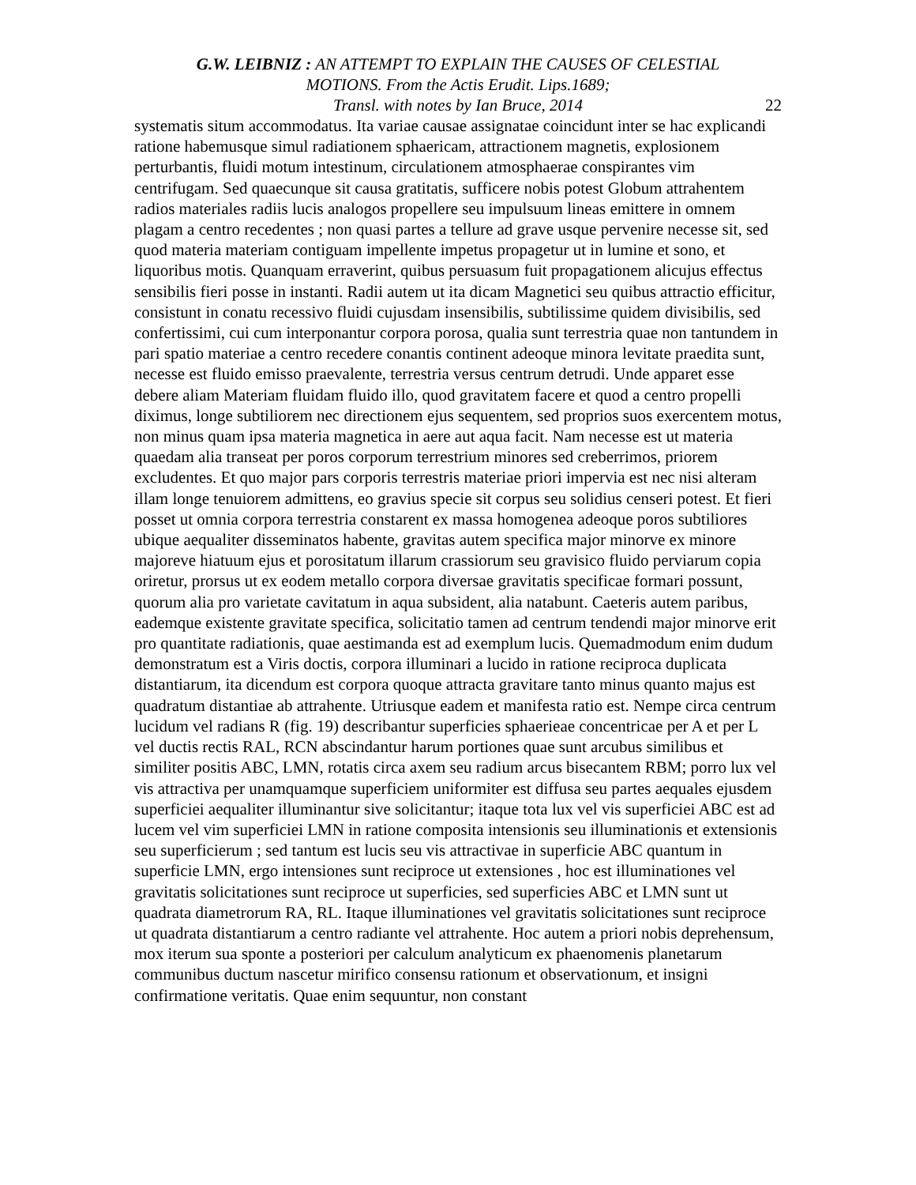G.W. LEIBNIZ : AN ATTEMPT TO EXPLAIN THE CAUSES OF CELESTIAL
MOTIONS. From the Actis Erudit. Lips.1689;
Transl. with notes by Ian Bruce, 2014
22
systematis situm accommodatus. Ita variae causae assignatae coincidunt inter se hac explicandi ratione habemusque simul radiationem sphaericam, attractionem magnetis, explosionem perturbantis, fluidi motum intestinum, circulationem atmosphaerae conspirantes vim centrifugam. Sed quaecunque sit causa gratitatis, sufficere nobis potest Globum attrahentem radios materiales radiis lucis analogos propellere seu impulsuum lineas emittere in omnem plagam a centro recedentes ; non quasi partes a tellure ad grave usque pervenire necesse sit, sed quod materia materiam contiguam impellente impetus propagetur ut in lumine et sono, et liquoribus motis. Quanquam erraverint, quibus persuasum fuit propagationem alicujus effectus sensibilis fieri posse in instanti. Radii autem ut ita dicam Magnetici seu quibus attractio efficitur, consistunt in conatu recessivo fluidi cujusdam insensibilis, subtilissime quidem divisibilis, sed confertissimi, cui cum interponantur corpora porosa, qualia sunt terrestria quae non tantundem in pari spatio materiae a centro recedere conantis continent adeoque minora levitate praedita sunt, necesse est fluido emisso praevalente, terrestria versus centrum detrudi. Unde apparet esse debere aliam Materiam fluidam fluido illo, quod gravitatem facere et quod a centro propelli diximus, longe subtiliorem nec directionem ejus sequentem, sed proprios suos exercentem motus, non minus quam ipsa materia magnetica in aere aut aqua facit. Nam necesse est ut materia quaedam alia transeat per poros corporum terrestrium minores sed creberrimos, priorem excludentes. Et quo major pars corporis terrestris materiae priori impervia est nec nisi alteram illam longe tenuiorem admittens, eo gravius specie sit corpus seu solidius censeri potest. Et fieri posset ut omnia corpora terrestria constarent ex massa homogenea adeoque poros subtiliores ubique aequaliter disseminatos habente, gravitas autem specifica major minorve ex minore majoreve hiatuum ejus et porositatum illarum crassiorum seu gravisico fluido perviarum copia oriretur, prorsus ut ex eodem metallo corpora diversae gravitatis specificae formari possunt, quorum alia pro varietate cavitatum in aqua subsident, alia natabunt. Caeteris autem paribus, eademque existente gravitate specifica, solicitatio tamen ad centrum tendendi major minorve erit pro quantitate radiationis, quae aestimanda est ad exemplum lucis. Quemadmodum enim dudum demonstratum est a Viris doctis, corpora illuminari a lucido in ratione reciproca duplicata distantiarum, ita dicendum est corpora quoque attracta gravitare tanto minus quanto majus est quadratum distantiae ab attrahente. Utriusque eadem et manifesta ratio est. Nempe circa centrum lucidum vel radians R (fig. 19) describantur superficies sphaerieae concentricae per A et per L vel ductis rectis RAL, RCN abscindantur harum portiones quae sunt arcubus similibus et similiter positis ABC, LMN, rotatis circa axem seu radium arcus bisecantem RBM; porro lux vel vis attractiva per unamquamque superficiem uniformiter est diffusa seu partes aequales ejusdem superficiei aequaliter illuminantur sive solicitantur; itaque tota lux vel vis superficiei ABC est ad lucem vel vim superficiei LMN in ratione composita intensionis seu illuminationis et extensionis seu superficierum ; sed tantum est lucis seu vis attractivae in superficie ABC quantum in superficie LMN, ergo intensiones sunt reciproce ut extensiones , hoc est illuminationes vel gravitatis solicitationes sunt reciproce ut superficies, sed superficies ABC et LMN sunt ut quadrata diametrorum RA, RL. Itaque illuminationes vel gravitatis solicitationes sunt reciproce ut quadrata distantiarum a centro radiante vel attrahente. Hoc autem a priori nobis deprehensum, mox iterum sua sponte a posteriori per calculum analyticum ex phaenomenis planetarum communibus ductum nascetur mirifico consensu rationum et observationum, et insigni confirmatione veritatis. Quae enim sequuntur, non constant